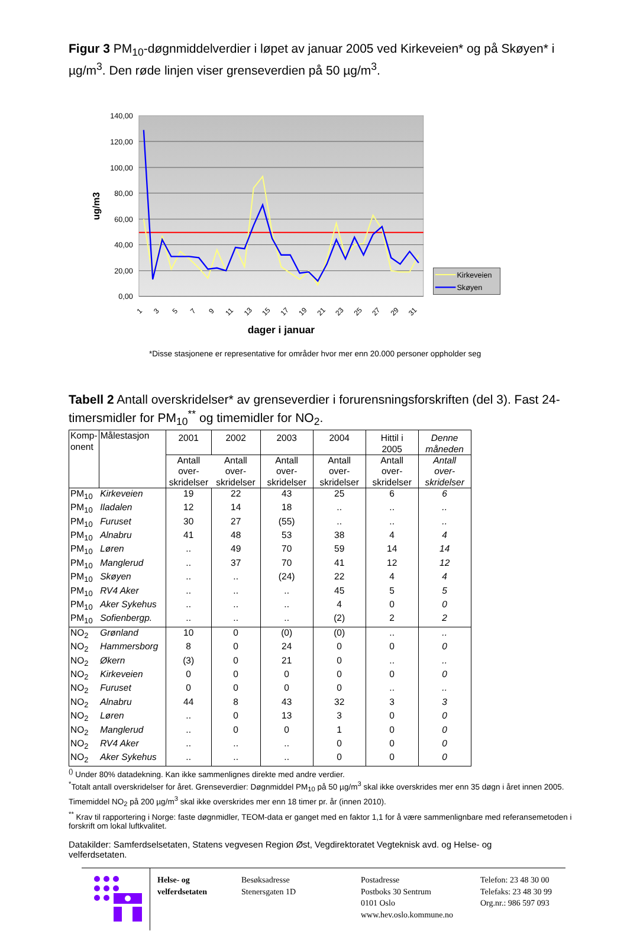Figur 3 PM<sub>10</sub>-døgnmiddelverdier i løpet av januar 2005 ved Kirkeveien* og på Skøyen* i µg/m<sup>3</sup>. Den røde linjen viser grenseverdien på 50 µg/m<sup>3</sup>.
140,00
120,00
100,00
80,00
60,00
40,00
20,00
0,00
ug/m3
1
3
5
7
9
11
13
15
17
19
21
23
25
27
29
31
dager i januar
Kirkeveien
Skøyen
*Disse stasjonene er representative for områder hvor mer enn 20.000 personer oppholder seg
Tabell 2 Antall overskridelser* av grenseverdier i forurensningsforskriften (del 3). Fast 24-timersmidler for PM<sub>10</sub><sup>**</sup> og timemidler for NO<sub>2</sub>.
| Komp-onent | Målestasjon | 2001 | 2002 | 2003 | 2004 | Hittil i 2005 | Denne måneden |
| | | Antall over- skridelser | Antall over- skridelser | Antall over- skridelser | Antall over- skridelser | Antall over- skridelser | Antall over- skridelser |
| PM<sub>10</sub> | Kirkeveien | 19 | 22 | 43 | 25 | 6 | 6 |
| PM<sub>10</sub> | Iladalen | 12 | 14 | 18 | .. | .. | .. |
| PM<sub>10</sub> | Furuset | 30 | 27 | (55) | .. | .. | .. |
| PM<sub>10</sub> | Alnabru | 41 | 48 | 53 | 38 | 4 | 4 |
| PM<sub>10</sub> | Løren | .. | 49 | 70 | 59 | 14 | 14 |
| PM<sub>10</sub> | Manglerud | .. | 37 | 70 | 41 | 12 | 12 |
| PM<sub>10</sub> | Skøyen | .. | .. | (24) | 22 | 4 | 4 |
| PM<sub>10</sub> | RV4 Aker | .. | .. | .. | 45 | 5 | 5 |
| PM<sub>10</sub> | Aker Sykehus | .. | .. | .. | 4 | 0 | 0 |
| PM<sub>10</sub> | Sofienbergp. | .. | .. | .. | (2) | 2 | 2 |
| NO<sub>2</sub> | Grønland | 10 | 0 | (0) | (0) | .. | .. |
| NO<sub>2</sub> | Hammersborg | 8 | 0 | 24 | 0 | 0 | 0 |
| NO<sub>2</sub> | Økern | (3) | 0 | 21 | 0 | .. | .. |
| NO<sub>2</sub> | Kirkeveien | 0 | 0 | 0 | 0 | 0 | 0 |
| NO<sub>2</sub> | Furuset | 0 | 0 | 0 | 0 | .. | .. |
| NO<sub>2</sub> | Alnabru | 44 | 8 | 43 | 32 | 3 | 3 |
| NO<sub>2</sub> | Løren | .. | 0 | 13 | 3 | 0 | 0 |
| NO<sub>2</sub> | Manglerud | .. | 0 | 0 | 1 | 0 | 0 |
| NO<sub>2</sub> | RV4 Aker | .. | .. | .. | 0 | 0 | 0 |
| NO<sub>2</sub> | Aker Sykehus | .. | .. | .. | 0 | 0 | 0 |
<sup>()</sup> Under 80% datadekning. Kan ikke sammenlignes direkte med andre verdier.
<sup>*</sup> Totalt antall overskridelser for året. Grenseverdier: Døgnmiddel PM<sub>10</sub> på 50 µg/m<sup>3</sup> skal ikke overskrides mer enn 35 døgn i året innen 2005. Timemiddel NO<sub>2</sub> på 200 µg/m<sup>3</sup> skal ikke overskrides mer enn 18 timer pr. år (innen 2010).
<sup>**</sup> Krav til rapportering i Norge: faste døgnmidler, TEOM-data er ganget med en faktor 1,1 for å være sammenlignbare med referansemetoden i forskrift om lokal luftkvalitet.
Datakilder: Samferdselsetaten, Statens vegvesen Region Øst, Vegdirektoratet Vegteknisk avd. og Helse- og velferdsetaten.
Helse- og velferdsetaten
Besøksadresse
Stenersgaten 1D
Postadresse
Postboks 30 Sentrum
0101 Oslo
www.hev.oslo.kommune.no
Telefon: 23 48 30 00
Telefaks: 23 48 30 99
Org.nr.: 986 597 093